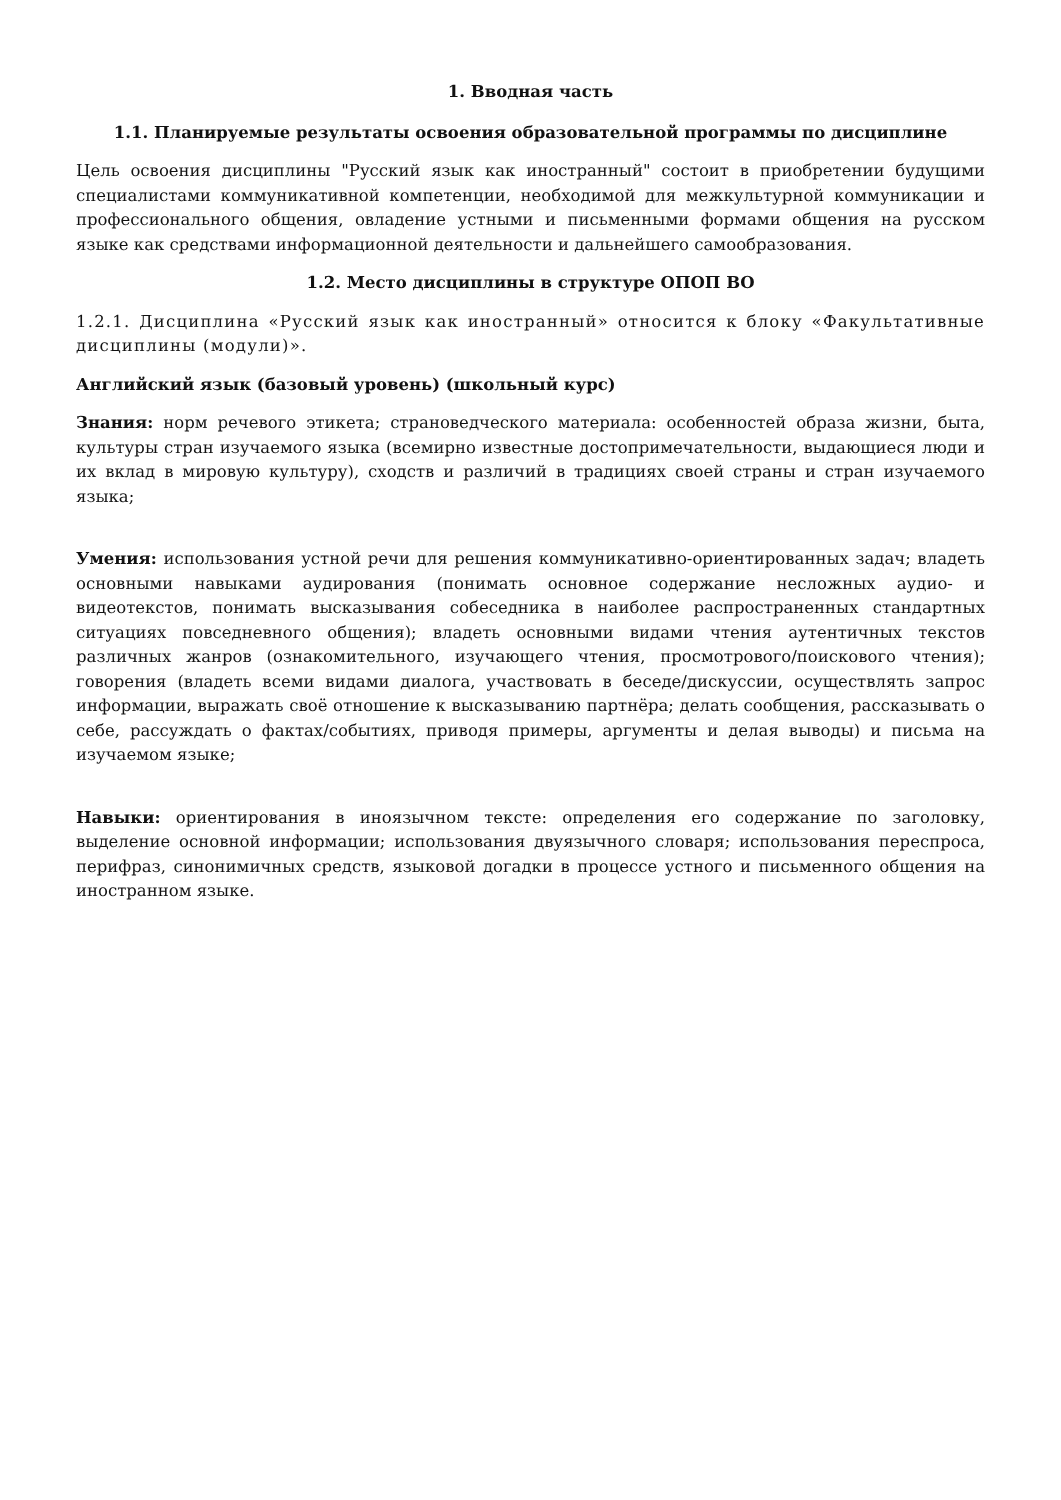1. Вводная часть
1.1. Планируемые результаты освоения образовательной программы по дисциплине
Цель освоения дисциплины "Русский язык как иностранный" состоит в приобретении будущими специалистами коммуникативной компетенции, необходимой для межкультурной коммуникации и профессионального общения, овладение устными и письменными формами общения на русском языке как средствами информационной деятельности и дальнейшего самообразования.
1.2. Место дисциплины в структуре ОПОП ВО
1.2.1. Дисциплина «Русский язык как иностранный» относится к блоку «Факультативные дисциплины (модули)».
Английский язык (базовый уровень) (школьный курс)
Знания: норм речевого этикета; страноведческого материала: особенностей образа жизни, быта, культуры стран изучаемого языка (всемирно известные достопримечательности, выдающиеся люди и их вклад в мировую культуру), сходств и различий в традициях своей страны и стран изучаемого языка;
Умения: использования устной речи для решения коммуникативно-ориентированных задач; владеть основными навыками аудирования (понимать основное содержание несложных аудио- и видеотекстов, понимать высказывания собеседника в наиболее распространенных стандартных ситуациях повседневного общения); владеть основными видами чтения аутентичных текстов различных жанров (ознакомительного, изучающего чтения, просмотрового/поискового чтения); говорения (владеть всеми видами диалога, участвовать в беседе/дискуссии, осуществлять запрос информации, выражать своё отношение к высказыванию партнёра; делать сообщения, рассказывать о себе, рассуждать о фактах/событиях, приводя примеры, аргументы и делая выводы) и письма на изучаемом языке;
Навыки: ориентирования в иноязычном тексте: определения его содержание по заголовку, выделение основной информации; использования двуязычного словаря; использования переспроса, перифраз, синонимичных средств, языковой догадки в процессе устного и письменного общения на иностранном языке.